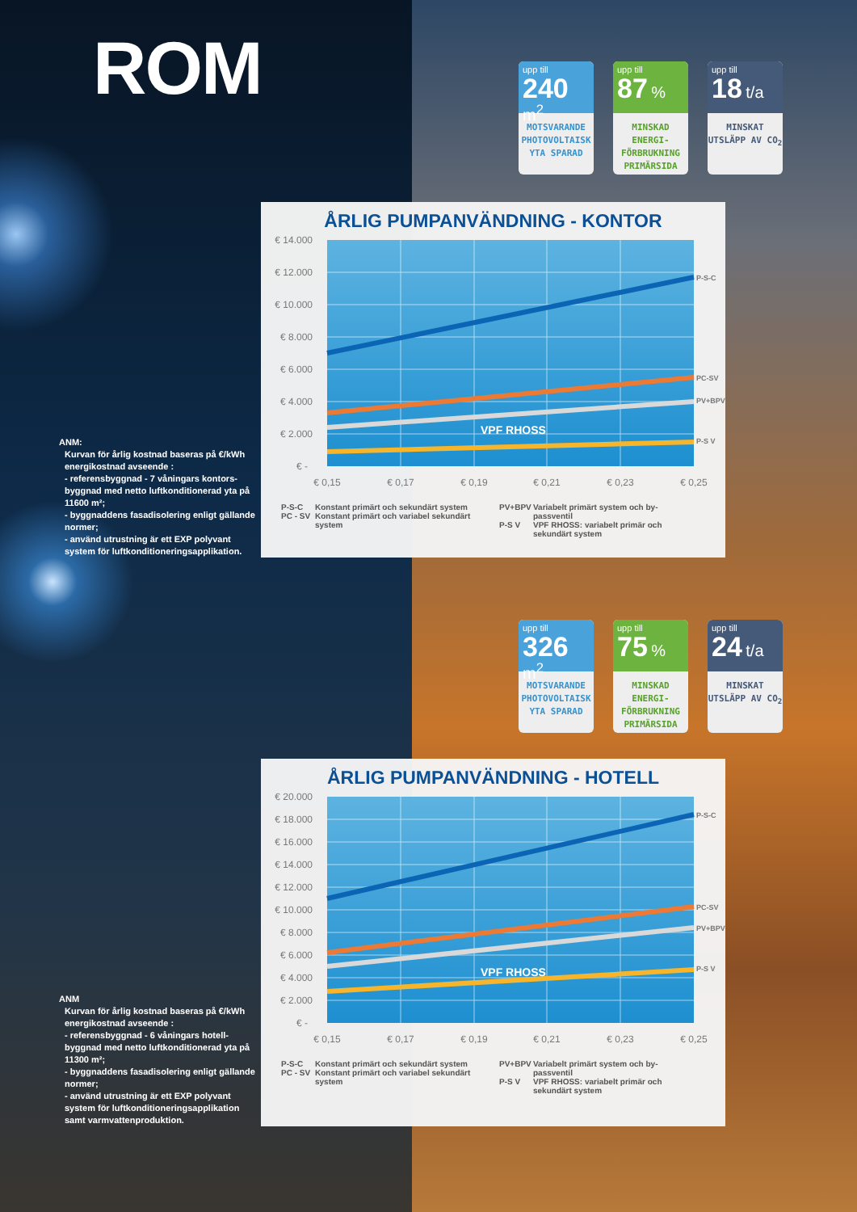ROM
upp till
240 m<sup>2</sup>
MOTSVARANDE PHOTOVOLTAISK YTA SPARAD
upp till
87 %
MINSKAD ENERGI-FÖRBRUKNING PRIMÄRSIDA
upp till
18 t/a
MINSKAT UTSLÄPP AV CO<sub>2</sub>
ANM:
Kurvan för årlig kostnad baseras på €/kWh energikostnad avseende :
- referensbyggnad - 7 våningars kontors-byggnad med netto luftkonditionerad yta på 11600 m²;
- byggnaddens fasadisolering enligt gällande normer;
- använd utrustning är ett EXP polyvant system för luftkonditioneringsapplikation.
ÅRLIG PUMPANVÄNDNING - KONTOR
VPF RHOSS
€ 14.000
€ 12.000
€ 10.000
€ 8.000
€ 6.000
€ 4.000
€ 2.000
€ -
€ 0,15
€ 0,17
€ 0,19
€ 0,21
€ 0,23
€ 0,25
P-S-C
PC-SV
PV+BPV
P-S V
P-S-C Konstant primärt och sekundärt system
PC - SV Konstant primärt och variabel sekundärt system
PV+BPV Variabelt primärt system och by-passventil
P-S V VPF RHOSS: variabelt primär och sekundärt system
upp till
326 m<sup>2</sup>
MOTSVARANDE PHOTOVOLTAISK YTA SPARAD
upp till
75 %
MINSKAD ENERGI-FÖRBRUKNING PRIMÄRSIDA
upp till
24 t/a
MINSKAT UTSLÄPP AV CO<sub>2</sub>
ANM
Kurvan för årlig kostnad baseras på €/kWh energikostnad avseende :
- referensbyggnad - 6 våningars hotell-byggnad med netto luftkonditionerad yta på 11300 m²;
- byggnaddens fasadisolering enligt gällande normer;
- använd utrustning är ett EXP polyvant system för luftkonditioneringsapplikation samt varmvattenproduktion.
ÅRLIG PUMPANVÄNDNING - HOTELL
VPF RHOSS
€ 20.000
€ 18.000
€ 16.000
€ 14.000
€ 12.000
€ 10.000
€ 8.000
€ 6.000
€ 4.000
€ 2.000
€ -
€ 0,15
€ 0,17
€ 0,19
€ 0,21
€ 0,23
€ 0,25
P-S-C
PC-SV
PV+BPV
P-S V
P-S-C Konstant primärt och sekundärt system
PC - SV Konstant primärt och variabel sekundärt system
PV+BPV Variabelt primärt system och by-passventil
P-S V VPF RHOSS: variabelt primär och sekundärt system